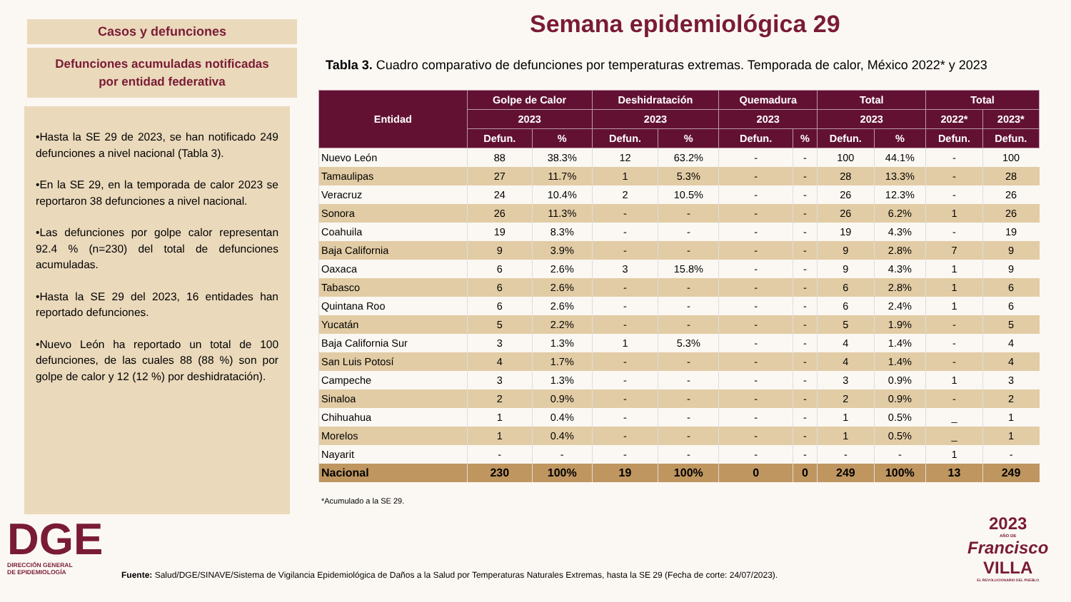Casos y defunciones
Defunciones acumuladas notificadas
por entidad federativa
•Hasta la SE 29 de 2023, se han notificado 249 defunciones a nivel nacional (Tabla 3).
•En la SE 29, en la temporada de calor 2023 se reportaron 38 defunciones a nivel nacional.
•Las defunciones por golpe calor representan 92.4 % (n=230) del total de defunciones acumuladas.
•Hasta la SE 29 del 2023, 16 entidades han reportado defunciones.
•Nuevo León ha reportado un total de 100 defunciones, de las cuales 88 (88 %) son por golpe de calor y 12 (12 %) por deshidratación).
Semana epidemiológica 29
Tabla 3. Cuadro comparativo de defunciones por temperaturas extremas. Temporada de calor, México 2022* y 2023
| Entidad | Golpe de Calor | | Deshidratación | | Quemadura | | Total | | Total | |
| --- | --- | --- | --- | --- | --- | --- | --- | --- | --- | --- |
| | 2023 | | 2023 | | 2023 | | 2023 | | 2022* | 2023* |
| | Defun. | % | Defun. | % | Defun. | % | Defun. | % | Defun. | Defun. |
| Nuevo León | 88 | 38.3% | 12 | 63.2% | - | - | 100 | 44.1% | - | 100 |
| Tamaulipas | 27 | 11.7% | 1 | 5.3% | - | - | 28 | 13.3% | - | 28 |
| Veracruz | 24 | 10.4% | 2 | 10.5% | - | - | 26 | 12.3% | - | 26 |
| Sonora | 26 | 11.3% | - | - | - | - | 26 | 6.2% | 1 | 26 |
| Coahuila | 19 | 8.3% | - | - | - | - | 19 | 4.3% | - | 19 |
| Baja California | 9 | 3.9% | - | - | - | - | 9 | 2.8% | 7 | 9 |
| Oaxaca | 6 | 2.6% | 3 | 15.8% | - | - | 9 | 4.3% | 1 | 9 |
| Tabasco | 6 | 2.6% | - | - | - | - | 6 | 2.8% | 1 | 6 |
| Quintana Roo | 6 | 2.6% | - | - | - | - | 6 | 2.4% | 1 | 6 |
| Yucatán | 5 | 2.2% | - | - | - | - | 5 | 1.9% | - | 5 |
| Baja California Sur | 3 | 1.3% | 1 | 5.3% | - | - | 4 | 1.4% | - | 4 |
| San Luis Potosí | 4 | 1.7% | - | - | - | - | 4 | 1.4% | - | 4 |
| Campeche | 3 | 1.3% | - | - | - | - | 3 | 0.9% | 1 | 3 |
| Sinaloa | 2 | 0.9% | - | - | - | - | 2 | 0.9% | - | 2 |
| Chihuahua | 1 | 0.4% | - | - | - | - | 1 | 0.5% | _ | 1 |
| Morelos | 1 | 0.4% | - | - | - | - | 1 | 0.5% | _ | 1 |
| Nayarit | - | - | - | - | - | - | - | - | 1 | - |
| Nacional | 230 | 100% | 19 | 100% | 0 | 0 | 249 | 100% | 13 | 249 |
*Acumulado a la SE 29.
DGE
DIRECCIÓN GENERAL
DE EPIDEMIOLOGÍA
2023
AÑO DE
Francisco
VILLA
EL REVOLUCIONARIO DEL PUEBLO
Fuente: Salud/DGE/SINAVE/Sistema de Vigilancia Epidemiológica de Daños a la Salud por Temperaturas Naturales Extremas, hasta la SE 29 (Fecha de corte: 24/07/2023).